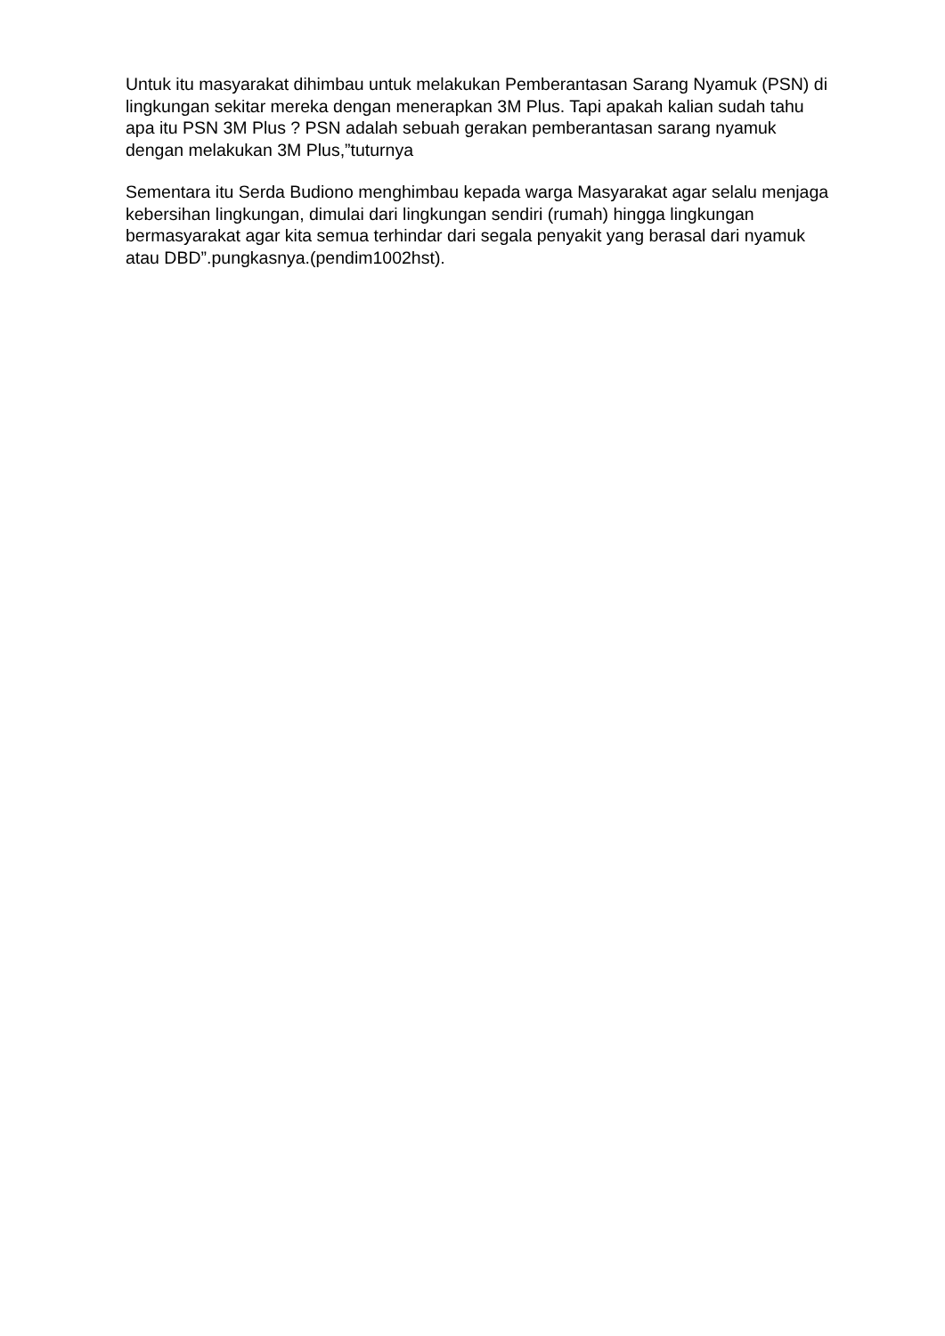Untuk itu masyarakat dihimbau untuk melakukan Pemberantasan Sarang Nyamuk (PSN) di lingkungan sekitar mereka dengan menerapkan 3M Plus. Tapi apakah kalian sudah tahu apa itu PSN 3M Plus ? PSN adalah sebuah gerakan pemberantasan sarang nyamuk dengan melakukan 3M Plus,”tuturnya
Sementara itu Serda Budiono menghimbau kepada warga Masyarakat agar selalu menjaga kebersihan lingkungan, dimulai dari lingkungan sendiri (rumah) hingga lingkungan bermasyarakat agar kita semua terhindar dari segala penyakit yang berasal dari nyamuk atau DBD”.pungkasnya.(pendim1002hst).